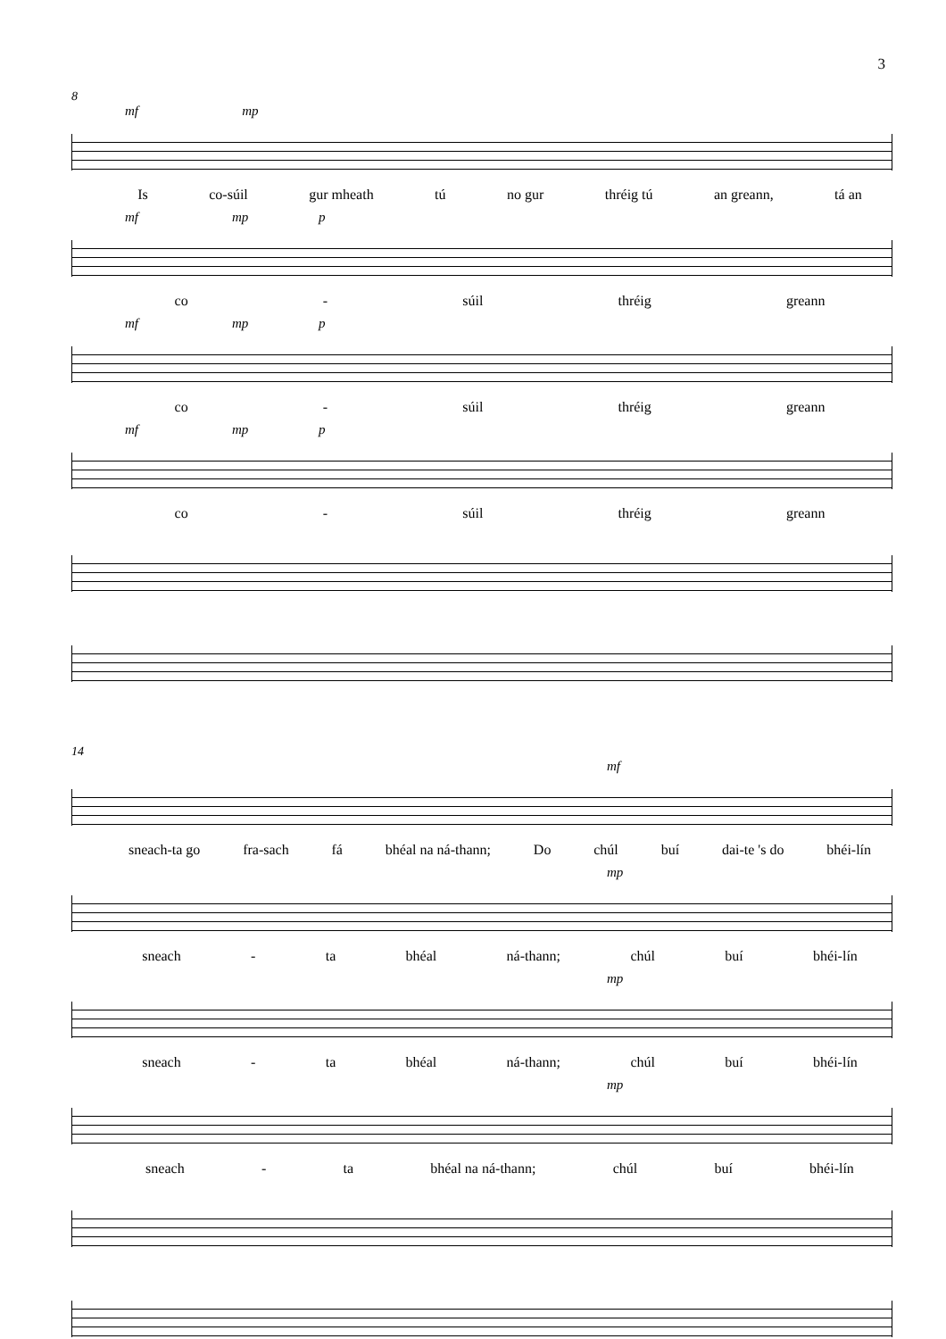3
8
mf mp
Is co-súil gur mheath tú no gur thréig tú an greann, tá an
mf mp p
co - súil thréig greann
mf mp p
co - súil thréig greann
mf mp p
co - súil thréig greann
14
mf
sneach-ta go fra-sach fá bhéal na ná-thann; Do chúl buí dai-te 's do bhéi-lín
mp
sneach - ta bhéal ná-thann; chúl buí bhéi-lín
mp
sneach - ta bhéal ná-thann; chúl buí bhéi-lín
mp
sneach - ta bhéal na ná-thann; chúl buí bhéi-lín